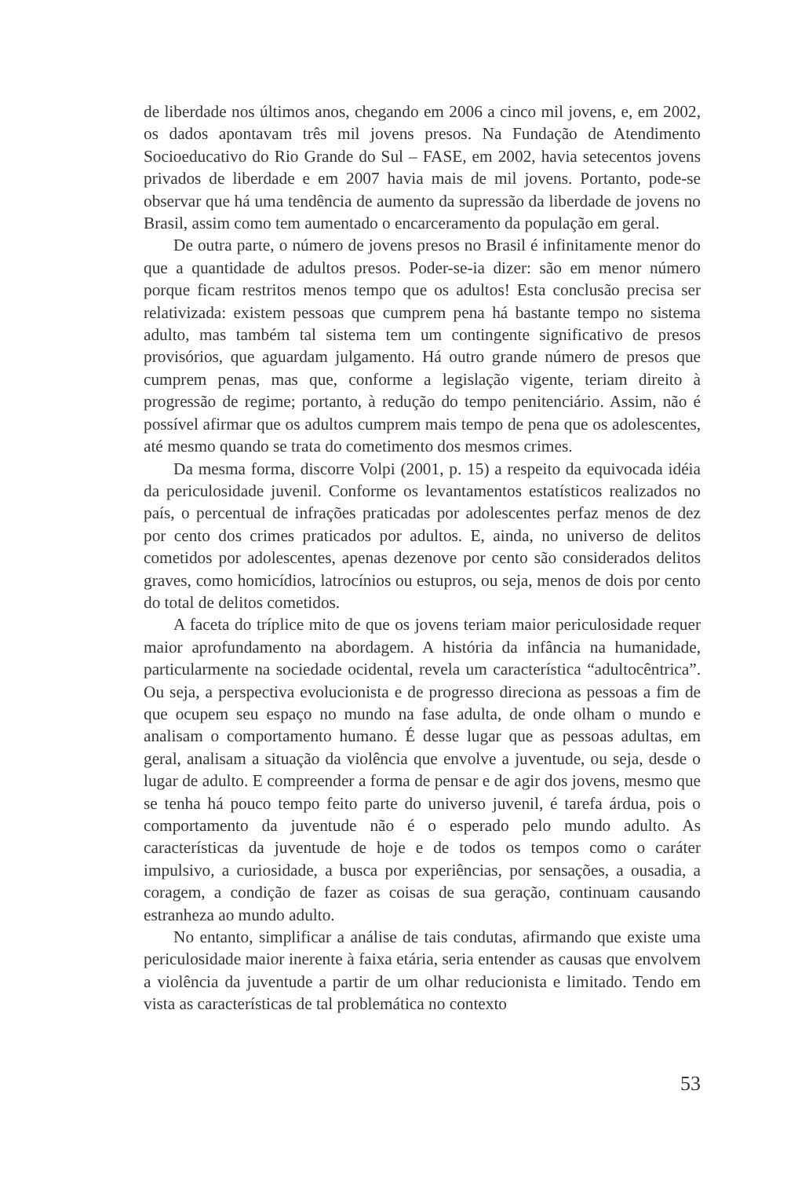de liberdade nos últimos anos, chegando em 2006 a cinco mil jovens, e, em 2002, os dados apontavam três mil jovens presos. Na Fundação de Atendimento Socioeducativo do Rio Grande do Sul – FASE, em 2002, havia setecentos jovens privados de liberdade e em 2007 havia mais de mil jovens. Portanto, pode-se observar que há uma tendência de aumento da supressão da liberdade de jovens no Brasil, assim como tem aumentado o encarceramento da população em geral.
De outra parte, o número de jovens presos no Brasil é infinitamente menor do que a quantidade de adultos presos. Poder-se-ia dizer: são em menor número porque ficam restritos menos tempo que os adultos! Esta conclusão precisa ser relativizada: existem pessoas que cumprem pena há bastante tempo no sistema adulto, mas também tal sistema tem um contingente significativo de presos provisórios, que aguardam julgamento. Há outro grande número de presos que cumprem penas, mas que, conforme a legislação vigente, teriam direito à progressão de regime; portanto, à redução do tempo penitenciário. Assim, não é possível afirmar que os adultos cumprem mais tempo de pena que os adolescentes, até mesmo quando se trata do cometimento dos mesmos crimes.
Da mesma forma, discorre Volpi (2001, p. 15) a respeito da equivocada idéia da periculosidade juvenil. Conforme os levantamentos estatísticos realizados no país, o percentual de infrações praticadas por adolescentes perfaz menos de dez por cento dos crimes praticados por adultos. E, ainda, no universo de delitos cometidos por adolescentes, apenas dezenove por cento são considerados delitos graves, como homicídios, latrocínios ou estupros, ou seja, menos de dois por cento do total de delitos cometidos.
A faceta do tríplice mito de que os jovens teriam maior periculosidade requer maior aprofundamento na abordagem. A história da infância na humanidade, particularmente na sociedade ocidental, revela um característica “adultocêntrica”. Ou seja, a perspectiva evolucionista e de progresso direciona as pessoas a fim de que ocupem seu espaço no mundo na fase adulta, de onde olham o mundo e analisam o comportamento humano. É desse lugar que as pessoas adultas, em geral, analisam a situação da violência que envolve a juventude, ou seja, desde o lugar de adulto. E compreender a forma de pensar e de agir dos jovens, mesmo que se tenha há pouco tempo feito parte do universo juvenil, é tarefa árdua, pois o comportamento da juventude não é o esperado pelo mundo adulto. As características da juventude de hoje e de todos os tempos como o caráter impulsivo, a curiosidade, a busca por experiências, por sensações, a ousadia, a coragem, a condição de fazer as coisas de sua geração, continuam causando estranheza ao mundo adulto.
No entanto, simplificar a análise de tais condutas, afirmando que existe uma periculosidade maior inerente à faixa etária, seria entender as causas que envolvem a violência da juventude a partir de um olhar reducionista e limitado. Tendo em vista as características de tal problemática no contexto
53